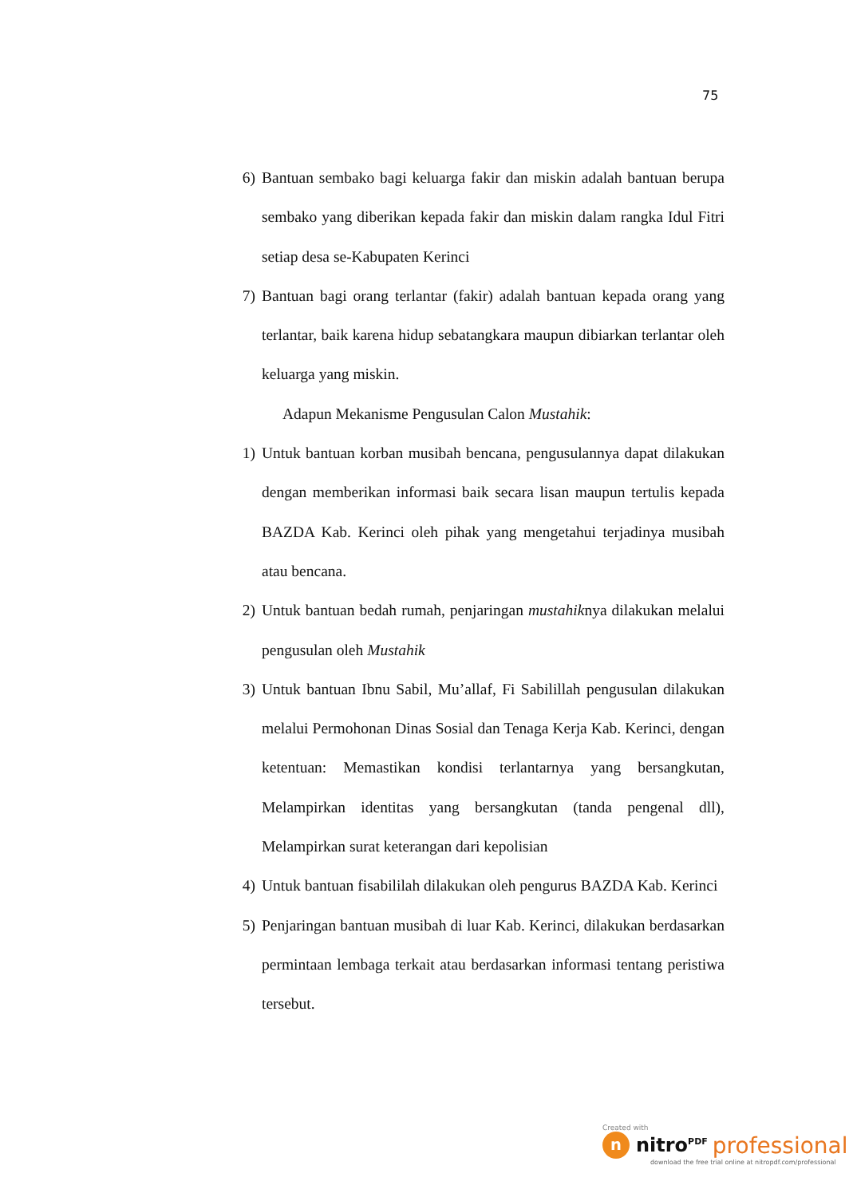75
6) Bantuan sembako bagi keluarga fakir dan miskin adalah bantuan berupa sembako yang diberikan kepada fakir dan miskin dalam rangka Idul Fitri setiap desa se-Kabupaten Kerinci
7) Bantuan bagi orang terlantar (fakir) adalah bantuan kepada orang yang terlantar, baik karena hidup sebatangkara maupun dibiarkan terlantar oleh keluarga yang miskin.
Adapun Mekanisme Pengusulan Calon Mustahik:
1) Untuk bantuan korban musibah bencana, pengusulannya dapat dilakukan dengan memberikan informasi baik secara lisan maupun tertulis kepada BAZDA Kab. Kerinci oleh pihak yang mengetahui terjadinya musibah atau bencana.
2) Untuk bantuan bedah rumah, penjaringan mustahiknya dilakukan melalui pengusulan oleh Mustahik
3) Untuk bantuan Ibnu Sabil, Mu’allaf, Fi Sabilillah pengusulan dilakukan melalui Permohonan Dinas Sosial dan Tenaga Kerja Kab. Kerinci, dengan ketentuan: Memastikan kondisi terlantarnya yang bersangkutan, Melampirkan identitas yang bersangkutan (tanda pengenal dll), Melampirkan surat keterangan dari kepolisian
4) Untuk bantuan fisabililah dilakukan oleh pengurus BAZDA Kab. Kerinci
5) Penjaringan bantuan musibah di luar Kab. Kerinci, dilakukan berdasarkan permintaan lembaga terkait atau berdasarkan informasi tentang peristiwa tersebut.
Created with
n
nitro<sup>PDF</sup> professional
download the free trial online at nitropdf.com/professional